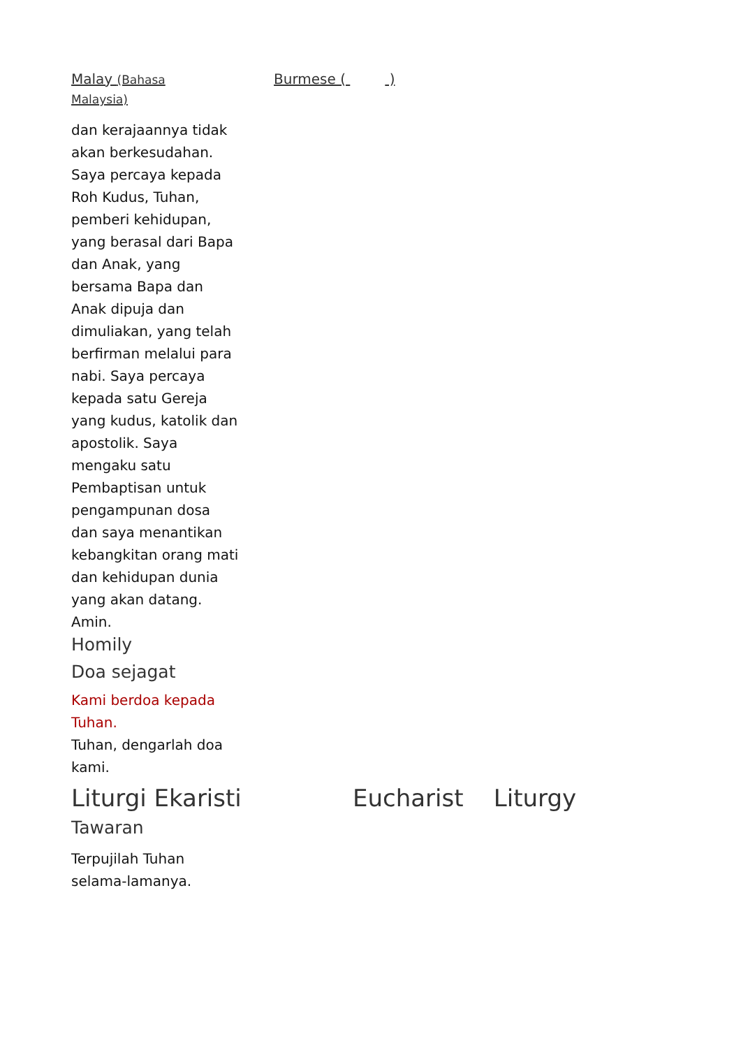Malay (Bahasa
Malaysia)
Burmese ( )
dan kerajaannya tidak akan berkesudahan. Saya percaya kepada Roh Kudus, Tuhan, pemberi kehidupan, yang berasal dari Bapa dan Anak, yang bersama Bapa dan Anak dipuja dan dimuliakan, yang telah berfirman melalui para nabi. Saya percaya kepada satu Gereja yang kudus, katolik dan apostolik. Saya mengaku satu Pembaptisan untuk pengampunan dosa dan saya menantikan kebangkitan orang mati dan kehidupan dunia yang akan datang. Amin.
Homily
Doa sejagat
Kami berdoa kepada Tuhan.
Tuhan, dengarlah doa kami.
Liturgi Ekaristi Eucharist Liturgy
Tawaran
Terpujilah Tuhan selama-lamanya.